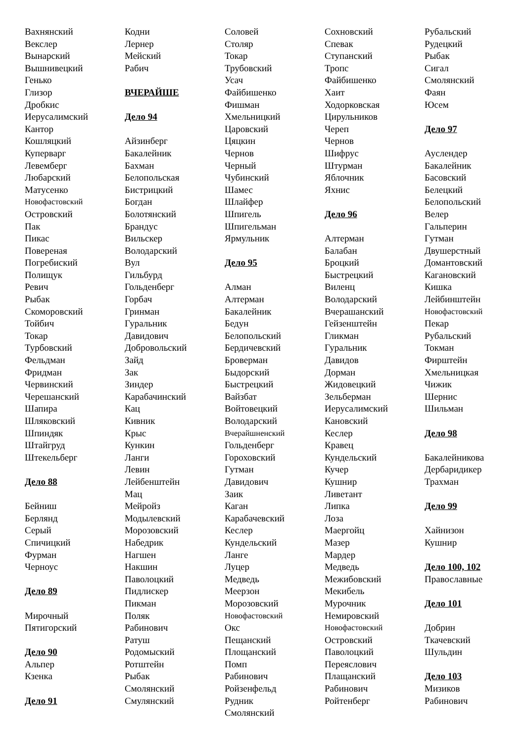Вахнянский
Векслер
Вынарский
Вышнивецкий
Генько
Глизор
Дробкис
Иерусалимский
Кантор
Кошляцкий
Куперварг
Левемберг
Любарский
Матусенко
Новофастовский
Островский
Пак
Пикас
Повереная
Погребиский
Полищук
Ревич
Рыбак
Скоморовский
Тойбич
Токар
Турбовский
Фельдман
Фридман
Червинский
Черешанский
Шапира
Шляковский
Шпиндяк
Штайгруд
Штекельберг
Дело 88
Бейниш
Берлянд
Серый
Спичицкий
Фурман
Черноус
Дело 89
Мирочный
Пятигорский
Дело 90
Альпер
Кзенка
Дело 91
Кодни
Лернер
Мейский
Рабич
ВЧЕРАЙШЕ
Дело 94
Айзинберг
Бакалейник
Бахман
Белопольская
Бистрицкий
Богдан
Болотянский
Брандус
Вильскер
Володарский
Вул
Гильбурд
Гольденберг
Горбач
Гринман
Гуральник
Давидович
Добровольский
Зайд
Зак
Зиндер
Карабачинский
Кац
Кивник
Крыс
Кункин
Ланги
Левин
Лейбенштейн
Мац
Мейройз
Модылевский
Морозовский
Набедрик
Нагшен
Накшин
Паволоцкий
Пидлискер
Пикман
Поляк
Рабинович
Ратуш
Родомыский
Ротштейн
Рыбак
Смолянский
Смулянский
Соловей
Столяр
Токар
Трубовский
Усач
Файбишенко
Фишман
Хмельницкий
Царовский
Цяцкин
Чернов
Черный
Чубинский
Шамес
Шлайфер
Шпигель
Шпигельман
Ярмульник
Дело 95
Алман
Алтерман
Бакалейник
Бедун
Белопольский
Бердичевский
Броверман
Быдорский
Быстрецкий
Вайзбат
Войтовецкий
Володарский
Вчерайшненский
Гольденберг
Гороховский
Гутман
Давидович
Заик
Каган
Карабачевский
Кеслер
Кундельский
Ланге
Луцер
Медведь
Меерзон
Морозовский
Новофастовский
Окс
Пещанский
Площанский
Помп
Рабинович
Ройзенфельд
Рудник
Смолянский
Сохновский
Спевак
Ступанский
Тропс
Файбишенко
Хаит
Ходорковская
Цирульников
Череп
Чернов
Шифрус
Штурман
Яблочник
Яхнис
Дело 96
Алтерман
Балабан
Броцкий
Быстрецкий
Виленц
Володарский
Вчерашанский
Гейзенштейн
Гликман
Гуральник
Давидов
Дорман
Жидовецкий
Зельберман
Иерусалимский
Кановский
Кеслер
Кравец
Кундельский
Кучер
Кушнир
Ливетант
Липка
Лоза
Маергойц
Мазер
Мардер
Медведь
Межибовский
Мекибель
Мурочник
Немировский
Новофастовский
Островский
Паволоцкий
Переяслович
Плащанский
Рабинович
Ройтенберг
Рубальский
Рудецкий
Рыбак
Сигал
Смолянский
Фаян
Юсем
Дело 97
Ауслендер
Бакалейник
Басовский
Белецкий
Белопольский
Велер
Гальперин
Гутман
Двушерстный
Домантовский
Кагановский
Кишка
Лейбинштейн
Новофастовский
Пекар
Рубальский
Токман
Фирштейн
Хмельницкая
Чижик
Шернис
Шильман
Дело 98
Бакалейникова
Дербаридикер
Трахман
Дело 99
Хайнизон
Кушнир
Дело 100, 102
Православные
Дело 101
Добрин
Ткачевский
Шульдин
Дело 103
Мизиков
Рабинович